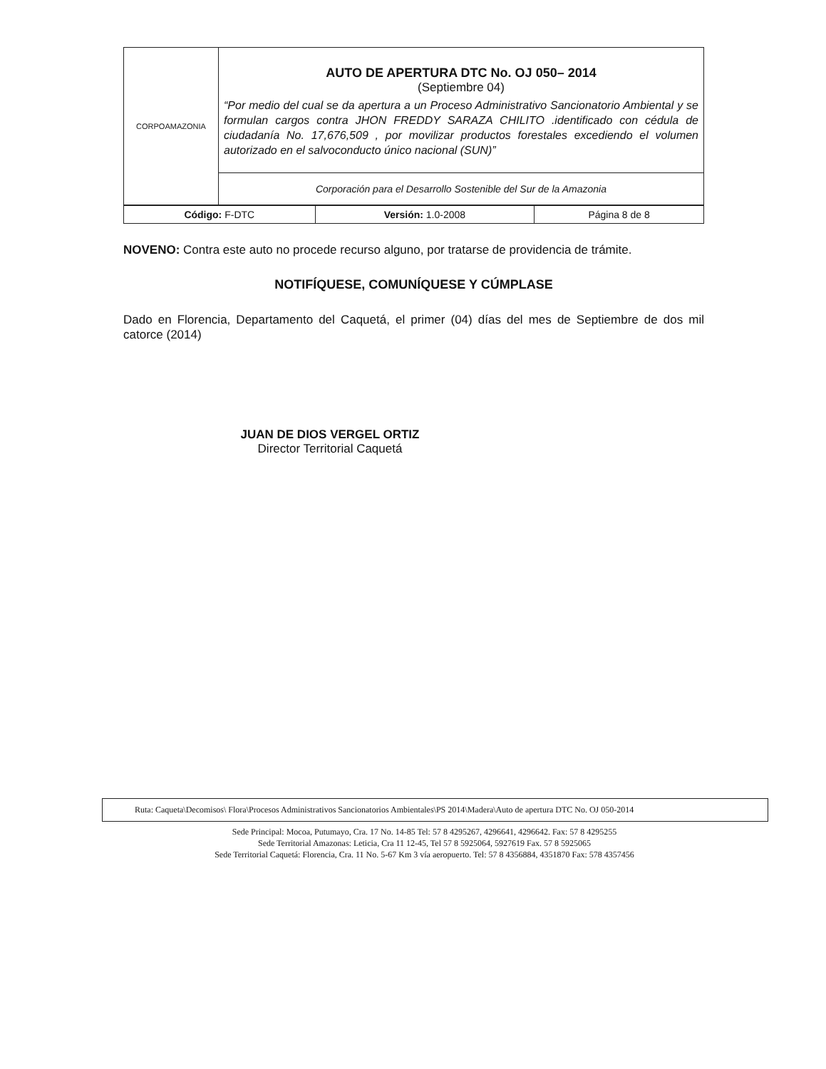| CORPOAMAZONIA | AUTO DE APERTURA DTC No. OJ 050– 2014 (Septiembre 04) “Por medio del cual se da apertura a un Proceso Administrativo Sancionatorio Ambiental y se formulan cargos contra JHON FREDDY SARAZA CHILITO .identificado con cédula de ciudadanía No. 17,676,509 , por movilizar productos forestales excediendo el volumen autorizado en el salvoconducto único nacional (SUN)” |
| | Corporación para el Desarrollo Sostenible del Sur de la Amazonia |
| Código: F-DTC | Versión: 1.0-2008 | Página 8 de 8 |
NOVENO: Contra este auto no procede recurso alguno, por tratarse de providencia de trámite.
NOTIFÍQUESE, COMUNÍQUESE Y CÚMPLASE
Dado en Florencia, Departamento del Caquetá, el primer (04) días del mes de Septiembre de dos mil catorce (2014)
JUAN DE DIOS VERGEL ORTIZ
Director Territorial Caquetá
Ruta: Caqueta\Decomisos\ Flora\Procesos Administrativos Sancionatorios Ambientales\PS 2014\Madera\Auto de apertura DTC No. OJ 050-2014
Sede Principal: Mocoa, Putumayo, Cra. 17 No. 14-85 Tel: 57 8 4295267, 4296641, 4296642. Fax: 57 8 4295255
Sede Territorial Amazonas: Leticia, Cra 11 12-45, Tel 57 8 5925064, 5927619 Fax. 57 8 5925065
Sede Territorial Caquetá: Florencia, Cra. 11 No. 5-67 Km 3 vía aeropuerto. Tel: 57 8 4356884, 4351870 Fax: 578 4357456